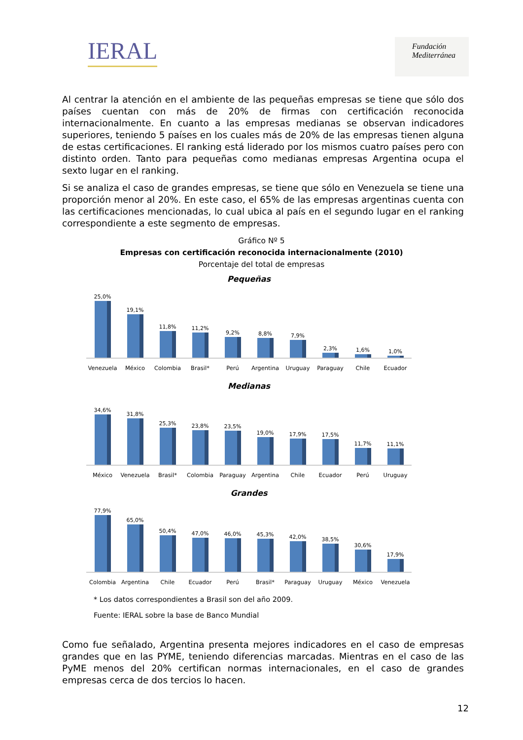IERAL
Fundación
Mediterránea
Al centrar la atención en el ambiente de las pequeñas empresas se tiene que sólo dos países cuentan con más de 20% de firmas con certificación reconocida internacionalmente. En cuanto a las empresas medianas se observan indicadores superiores, teniendo 5 países en los cuales más de 20% de las empresas tienen alguna de estas certificaciones. El ranking está liderado por los mismos cuatro países pero con distinto orden. Tanto para pequeñas como medianas empresas Argentina ocupa el sexto lugar en el ranking.
Si se analiza el caso de grandes empresas, se tiene que sólo en Venezuela se tiene una proporción menor al 20%. En este caso, el 65% de las empresas argentinas cuenta con las certificaciones mencionadas, lo cual ubica al país en el segundo lugar en el ranking correspondiente a este segmento de empresas.
Gráfico Nº 5
Empresas con certificación reconocida internacionalmente (2010)
Porcentaje del total de empresas
Pequeñas
25,0%
19,1%
11,8%
11,2%
9,2%
8,8%
7,9%
2,3%
1,6%
1,0%
Venezuela México Colombia Brasil* Perú Argentina Uruguay Paraguay Chile Ecuador
Medianas
34,6%
31,8%
25,3%
23,8%
23,5%
19,0%
17,9%
17,5%
11,7%
11,1%
México Venezuela Brasil* Colombia Paraguay Argentina Chile Ecuador Perú Uruguay
Grandes
77,9%
65,0%
50,4%
47,0%
46,0%
45,3%
42,0%
38,5%
30,6%
17,9%
Colombia Argentina Chile Ecuador Perú Brasil* Paraguay Uruguay México Venezuela
* Los datos correspondientes a Brasil son del año 2009.
Fuente: IERAL sobre la base de Banco Mundial
Como fue señalado, Argentina presenta mejores indicadores en el caso de empresas grandes que en las PYME, teniendo diferencias marcadas. Mientras en el caso de las PyME menos del 20% certifican normas internacionales, en el caso de grandes empresas cerca de dos tercios lo hacen.
12